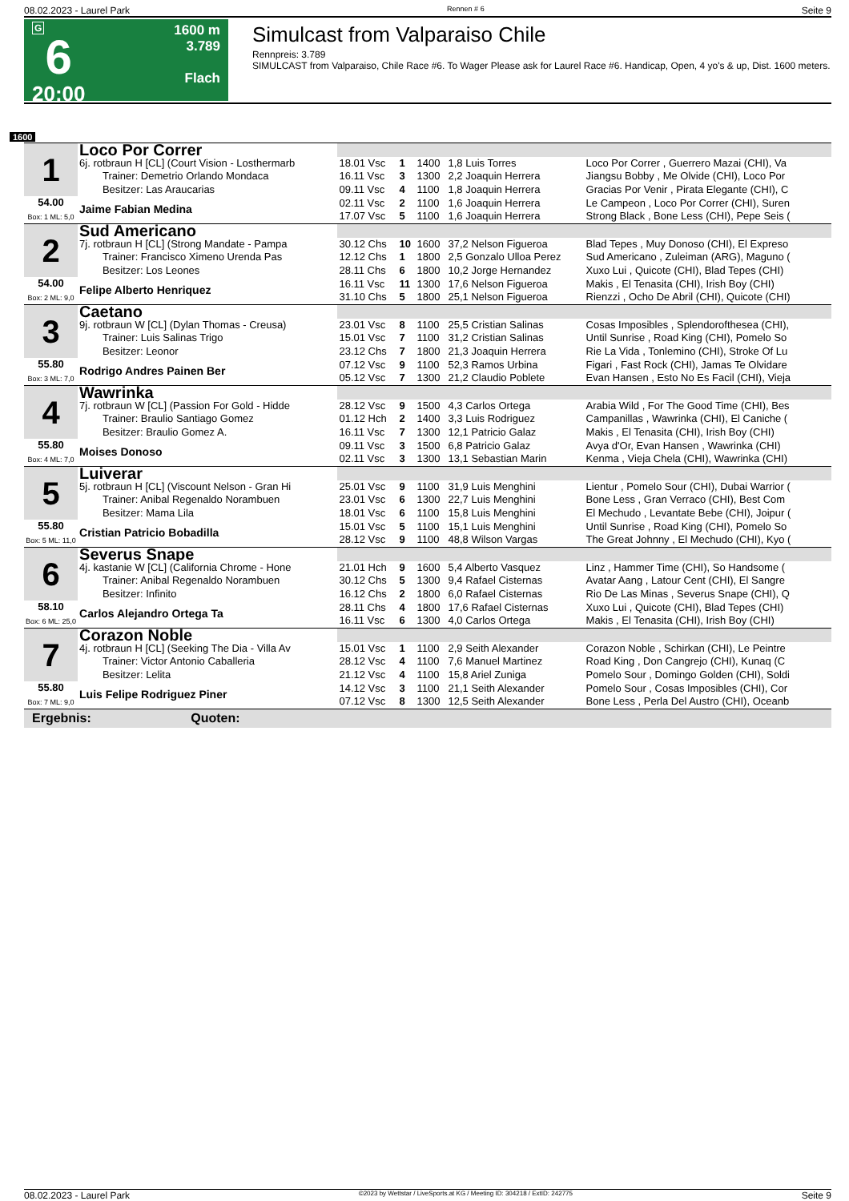08.02.2023 - Laurel Park Rennen # 6 Seite 9
G
6
20:00
1600 m
3.789
Flach
Simulcast from Valparaiso Chile
Rennpreis: 3.789
SIMULCAST from Valparaiso, Chile Race #6. To Wager Please ask for Laurel Race #6. Handicap, Open, 4 yo's & up, Dist. 1600 meters.
1600
| 1 | Loco Por Correr | | | | | |
| | 6j. rotbraun H [CL] (Court Vision - Losthermarb Trainer: Demetrio Orlando Mondaca Besitzer: Las Araucarias | 18.01 Vsc 16.11 Vsc 09.11 Vsc | 1 3 4 | 1400 1300 1100 | 1,8 Luis Torres 2,2 Joaquin Herrera 1,8 Joaquin Herrera | Loco Por Correr , Guerrero Mazai (CHI), Va Jiangsu Bobby , Me Olvide (CHI), Loco Por Gracias Por Venir , Pirata Elegante (CHI), C |
| 54.00 Box: 1 ML: 5,0 | Jaime Fabian Medina | 02.11 Vsc 17.07 Vsc | 2 5 | 1100 1100 | 1,6 Joaquin Herrera 1,6 Joaquin Herrera | Le Campeon , Loco Por Correr (CHI), Suren Strong Black , Bone Less (CHI), Pepe Seis ( |
| 2 | Sud Americano | | | | | |
| | 7j. rotbraun H [CL] (Strong Mandate - Pampa Trainer: Francisco Ximeno Urenda Pas Besitzer: Los Leones | 30.12 Chs 12.12 Chs 28.11 Chs | 10 1 6 | 1600 1800 1800 | 37,2 Nelson Figueroa 2,5 Gonzalo Ulloa Perez 10,2 Jorge Hernandez | Blad Tepes , Muy Donoso (CHI), El Expreso Sud Americano , Zuleiman (ARG), Maguno ( Xuxo Lui , Quicote (CHI), Blad Tepes (CHI) |
| 54.00 Box: 2 ML: 9,0 | Felipe Alberto Henriquez | 16.11 Vsc 31.10 Chs | 11 5 | 1300 1800 | 17,6 Nelson Figueroa 25,1 Nelson Figueroa | Makis , El Tenasita (CHI), Irish Boy (CHI) Rienzzi , Ocho De Abril (CHI), Quicote (CHI) |
| 3 | Caetano | | | | | |
| | 9j. rotbraun W [CL] (Dylan Thomas - Creusa) Trainer: Luis Salinas Trigo Besitzer: Leonor | 23.01 Vsc 15.01 Vsc 23.12 Chs | 8 7 7 | 1100 1100 1800 | 25,5 Cristian Salinas 31,2 Cristian Salinas 21,3 Joaquin Herrera | Cosas Imposibles , Splendorofthesea (CHI), Until Sunrise , Road King (CHI), Pomelo So Rie La Vida , Tonlemino (CHI), Stroke Of Lu |
| 55.80 Box: 3 ML: 7,0 | Rodrigo Andres Painen Ber | 07.12 Vsc 05.12 Vsc | 9 7 | 1100 1300 | 52,3 Ramos Urbina 21,2 Claudio Poblete | Figari , Fast Rock (CHI), Jamas Te Olvidare Evan Hansen , Esto No Es Facil (CHI), Vieja |
| 4 | Wawrinka | | | | | |
| | 7j. rotbraun W [CL] (Passion For Gold - Hidde Trainer: Braulio Santiago Gomez Besitzer: Braulio Gomez A. | 28.12 Vsc 01.12 Hch 16.11 Vsc | 9 2 7 | 1500 1400 1300 | 4,3 Carlos Ortega 3,3 Luis Rodriguez 12,1 Patricio Galaz | Arabia Wild , For The Good Time (CHI), Bes Campanillas , Wawrinka (CHI), El Caniche ( Makis , El Tenasita (CHI), Irish Boy (CHI) |
| 55.80 Box: 4 ML: 7,0 | Moises Donoso | 09.11 Vsc 02.11 Vsc | 3 3 | 1500 1300 | 6,8 Patricio Galaz 13,1 Sebastian Marin | Avya d'Or, Evan Hansen , Wawrinka (CHI) Kenma , Vieja Chela (CHI), Wawrinka (CHI) |
| 5 | Luiverar | | | | | |
| | 5j. rotbraun H [CL] (Viscount Nelson - Gran Hi Trainer: Anibal Regenaldo Norambuen Besitzer: Mama Lila | 25.01 Vsc 23.01 Vsc 18.01 Vsc | 9 6 6 | 1100 1300 1100 | 31,9 Luis Menghini 22,7 Luis Menghini 15,8 Luis Menghini | Lientur , Pomelo Sour (CHI), Dubai Warrior ( Bone Less , Gran Verraco (CHI), Best Com El Mechudo , Levantate Bebe (CHI), Joipur ( |
| 55.80 Box: 5 ML: 11,0 | Cristian Patricio Bobadilla | 15.01 Vsc 28.12 Vsc | 5 9 | 1100 1100 | 15,1 Luis Menghini 48,8 Wilson Vargas | Until Sunrise , Road King (CHI), Pomelo So The Great Johnny , El Mechudo (CHI), Kyo ( |
| 6 | Severus Snape | | | | | |
| | 4j. kastanie W [CL] (California Chrome - Hone Trainer: Anibal Regenaldo Norambuen Besitzer: Infinito | 21.01 Hch 30.12 Chs 16.12 Chs | 9 5 2 | 1600 1300 1800 | 5,4 Alberto Vasquez 9,4 Rafael Cisternas 6,0 Rafael Cisternas | Linz , Hammer Time (CHI), So Handsome ( Avatar Aang , Latour Cent (CHI), El Sangre Rio De Las Minas , Severus Snape (CHI), Q |
| 58.10 Box: 6 ML: 25,0 | Carlos Alejandro Ortega Ta | 28.11 Chs 16.11 Vsc | 4 6 | 1800 1300 | 17,6 Rafael Cisternas 4,0 Carlos Ortega | Xuxo Lui , Quicote (CHI), Blad Tepes (CHI) Makis , El Tenasita (CHI), Irish Boy (CHI) |
| 7 | Corazon Noble | | | | | |
| | 4j. rotbraun H [CL] (Seeking The Dia - Villa Av Trainer: Victor Antonio Caballeria Besitzer: Lelita | 15.01 Vsc 28.12 Vsc 21.12 Vsc | 1 4 4 | 1100 1100 1100 | 2,9 Seith Alexander 7,6 Manuel Martinez 15,8 Ariel Zuniga | Corazon Noble , Schirkan (CHI), Le Peintre Road King , Don Cangrejo (CHI), Kunaq (C Pomelo Sour , Domingo Golden (CHI), Soldi |
| 55.80 Box: 7 ML: 9,0 | Luis Felipe Rodriguez Piner | 14.12 Vsc 07.12 Vsc | 3 8 | 1100 1300 | 21,1 Seith Alexander 12,5 Seith Alexander | Pomelo Sour , Cosas Imposibles (CHI), Cor Bone Less , Perla Del Austro (CHI), Oceanb |
| Ergebnis: Quoten: | | | | | | |
08.02.2023 - Laurel Park ©2023 by Wettstar / LiveSports.at KG / Meeting ID: 304218 / ExtID: 242775 Seite 9